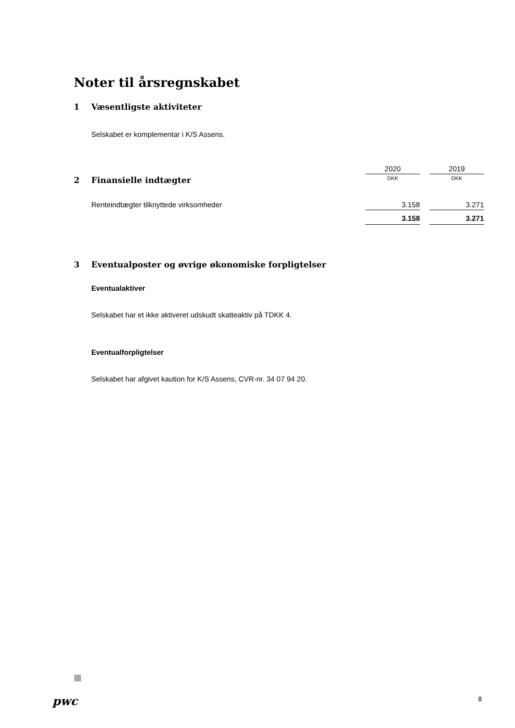Noter til årsregnskabet
1 Væsentligste aktiviteter
Selskabet er komplementar i K/S Assens.
| | 2020 | | 2019 |
| 2 Finansielle indtægter | DKK | | DKK |
| Renteindtægter tilknyttede virksomheder | 3.158 | | 3.271 |
| | 3.158 | | 3.271 |
3 Eventualposter og øvrige økonomiske forpligtelser
Eventualaktiver
Selskabet har et ikke aktiveret udskudt skatteaktiv på TDKK 4.
Eventualforpligtelser
Selskabet har afgivet kaution for K/S Assens, CVR-nr. 34 07 94 20.
pwc 8